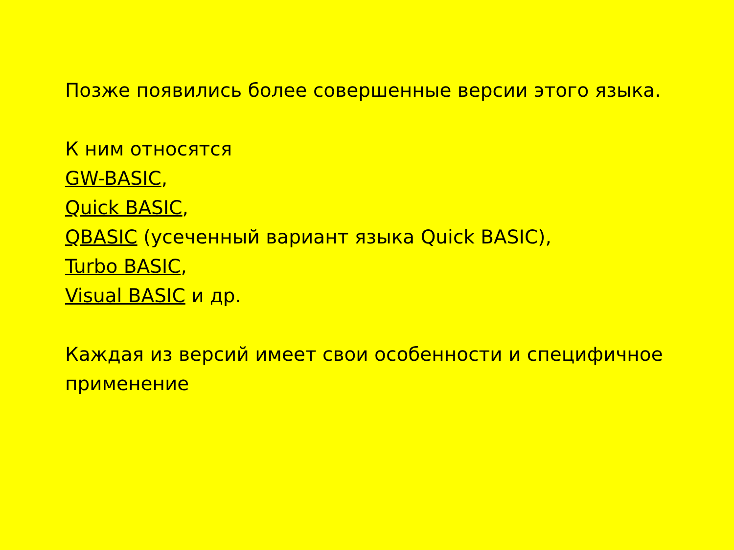Позже появились более совершенные версии этого языка.
К ним относятся
GW-BASIC,
Quick BASIC,
QBASIC (усеченный вариант языка Quick BASIC),
Turbo BASIC,
Visual BASIC и др.
Каждая из версий имеет свои особенности и специфичное применение